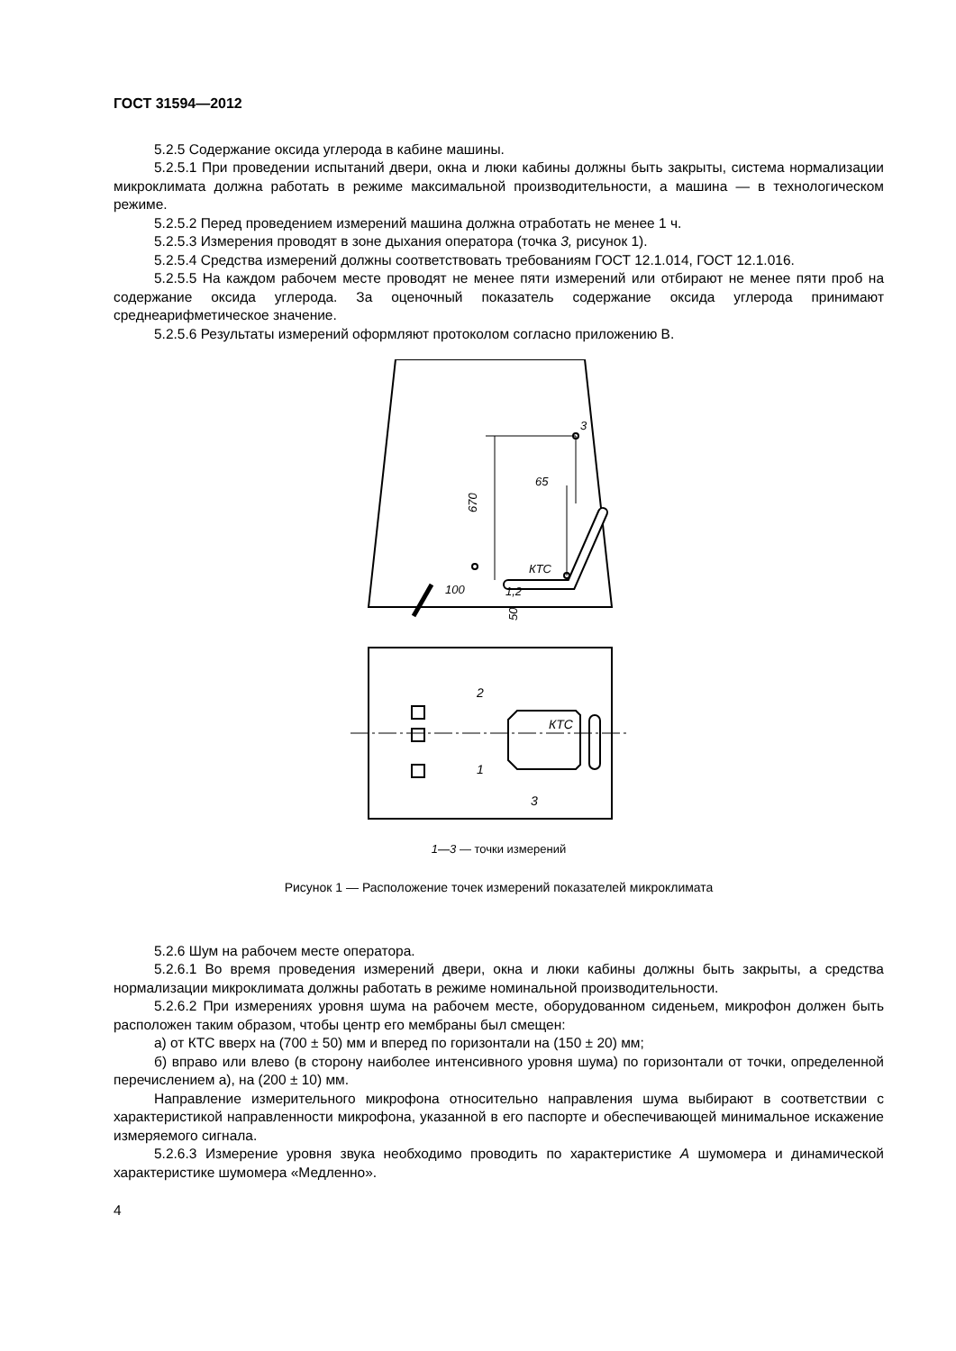ГОСТ 31594—2012
5.2.5 Содержание оксида углерода в кабине машины.
5.2.5.1 При проведении испытаний двери, окна и люки кабины должны быть закрыты, система нормализации микроклимата должна работать в режиме максимальной производительности, а машина — в технологическом режиме.
5.2.5.2 Перед проведением измерений машина должна отработать не менее 1 ч.
5.2.5.3 Измерения проводят в зоне дыхания оператора (точка 3, рисунок 1).
5.2.5.4 Средства измерений должны соответствовать требованиям ГОСТ 12.1.014, ГОСТ 12.1.016.
5.2.5.5 На каждом рабочем месте проводят не менее пяти измерений или отбирают не менее пяти проб на содержание оксида углерода. За оценочный показатель содержание оксида углерода принимают среднеарифметическое значение.
5.2.5.6 Результаты измерений оформляют протоколом согласно приложению В.
3
65
670
КТС
100
1,2
50
2
1
КТС
3
1—3 — точки измерений
Рисунок 1 — Расположение точек измерений показателей микроклимата
5.2.6 Шум на рабочем месте оператора.
5.2.6.1 Во время проведения измерений двери, окна и люки кабины должны быть закрыты, а средства нормализации микроклимата должны работать в режиме номинальной производительности.
5.2.6.2 При измерениях уровня шума на рабочем месте, оборудованном сиденьем, микрофон должен быть расположен таким образом, чтобы центр его мембраны был смещен:
а) от КТС вверх на (700 ± 50) мм и вперед по горизонтали на (150 ± 20) мм;
б) вправо или влево (в сторону наиболее интенсивного уровня шума) по горизонтали от точки, определенной перечислением а), на (200 ± 10) мм.
Направление измерительного микрофона относительно направления шума выбирают в соответствии с характеристикой направленности микрофона, указанной в его паспорте и обеспечивающей минимальное искажение измеряемого сигнала.
5.2.6.3 Измерение уровня звука необходимо проводить по характеристике А шумомера и динамической характеристике шумомера «Медленно».
4